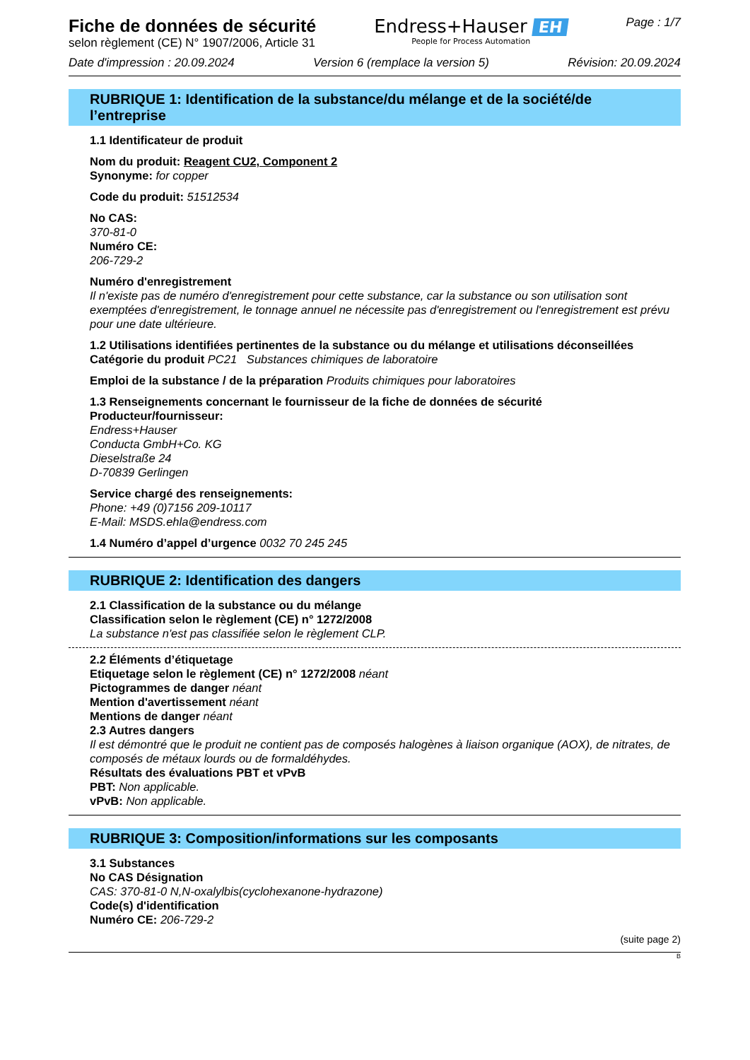Fiche de données de sécurité
selon règlement (CE) N° 1907/2006, Article 31
Endress+Hauser EH
People for Process Automation
Page : 1/7
Date d'impression : 20.09.2024 Version 6 (remplace la version 5) Révision: 20.09.2024
RUBRIQUE 1: Identification de la substance/du mélange et de la société/de l’entreprise
1.1 Identificateur de produit
Nom du produit: Reagent CU2, Component 2
Synonyme: for copper
Code du produit: 51512534
No CAS:
370-81-0
Numéro CE:
206-729-2
Numéro d'enregistrement
Il n'existe pas de numéro d'enregistrement pour cette substance, car la substance ou son utilisation sont exemptées d'enregistrement, le tonnage annuel ne nécessite pas d'enregistrement ou l'enregistrement est prévu pour une date ultérieure.
1.2 Utilisations identifiées pertinentes de la substance ou du mélange et utilisations déconseillées
Catégorie du produit PC21 Substances chimiques de laboratoire
Emploi de la substance / de la préparation Produits chimiques pour laboratoires
1.3 Renseignements concernant le fournisseur de la fiche de données de sécurité
Producteur/fournisseur:
Endress+Hauser
Conducta GmbH+Co. KG
Dieselstraße 24
D-70839 Gerlingen
Service chargé des renseignements:
Phone: +49 (0)7156 209-10117
E-Mail: MSDS.ehla@endress.com
1.4 Numéro d’appel d’urgence 0032 70 245 245
RUBRIQUE 2: Identification des dangers
2.1 Classification de la substance ou du mélange
Classification selon le règlement (CE) n° 1272/2008
La substance n'est pas classifiée selon le règlement CLP.
2.2 Éléments d’étiquetage
Etiquetage selon le règlement (CE) n° 1272/2008 néant
Pictogrammes de danger néant
Mention d'avertissement néant
Mentions de danger néant
2.3 Autres dangers
Il est démontré que le produit ne contient pas de composés halogènes à liaison organique (AOX), de nitrates, de composés de métaux lourds ou de formaldéhydes.
Résultats des évaluations PBT et vPvB
PBT: Non applicable.
vPvB: Non applicable.
RUBRIQUE 3: Composition/informations sur les composants
3.1 Substances
No CAS Désignation
CAS: 370-81-0 N,N-oxalylbis(cyclohexanone-hydrazone)
Code(s) d'identification
Numéro CE: 206-729-2
(suite page 2)
B